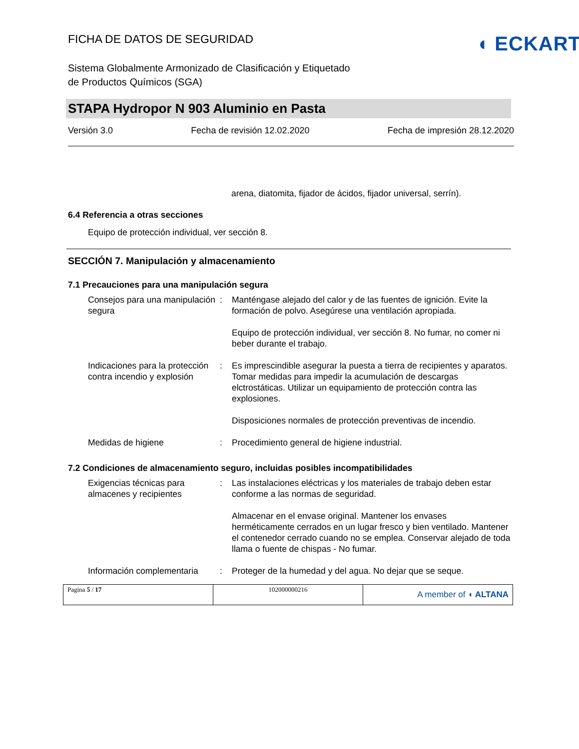FICHA DE DATOS DE SEGURIDAD
◖ ECKART
Sistema Globalmente Armonizado de Clasificación y Etiquetado
de Productos Químicos (SGA)
STAPA Hydropor N 903 Aluminio en Pasta
Versión 3.0 Fecha de revisión 12.02.2020 Fecha de impresión 28.12.2020
arena, diatomita, fijador de ácidos, fijador universal, serrín).
6.4 Referencia a otras secciones
Equipo de protección individual, ver sección 8.
SECCIÓN 7. Manipulación y almacenamiento
7.1 Precauciones para una manipulación segura
| Consejos para una manipulación segura | : | Manténgase alejado del calor y de las fuentes de ignición. Evite la formación de polvo. Asegúrese una ventilación apropiada. Equipo de protección individual, ver sección 8. No fumar, no comer ni beber durante el trabajo. |
| Indicaciones para la protección contra incendio y explosión | : | Es imprescindible asegurar la puesta a tierra de recipientes y aparatos. Tomar medidas para impedir la acumulación de descargas elctrostáticas. Utilizar un equipamiento de protección contra las explosiones. Disposiciones normales de protección preventivas de incendio. |
| Medidas de higiene | : | Procedimiento general de higiene industrial. |
7.2 Condiciones de almacenamiento seguro, incluidas posibles incompatibilidades
| Exigencias técnicas para almacenes y recipientes | : | Las instalaciones eléctricas y los materiales de trabajo deben estar conforme a las normas de seguridad. Almacenar en el envase original. Mantener los envases herméticamente cerrados en un lugar fresco y bien ventilado. Mantener el contenedor cerrado cuando no se emplea. Conservar alejado de toda llama o fuente de chispas - No fumar. |
| Información complementaria | : | Proteger de la humedad y del agua. No dejar que se seque. |
Pagina 5 / 17 102000000216
A member of ◖ ALTANA